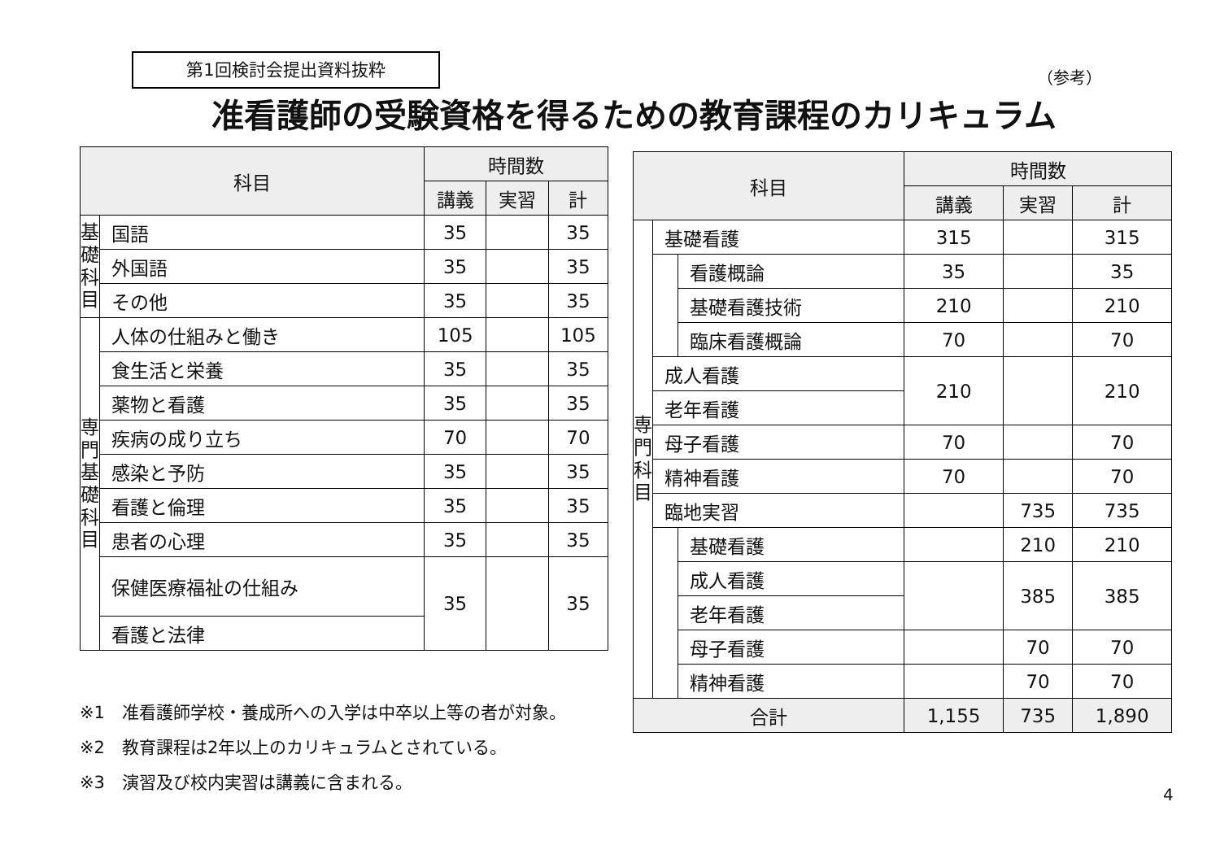第1回検討会提出資料抜粋
（参考）
准看護師の受験資格を得るための教育課程のカリキュラム
| 科目 | | 時間数 | | |
| --- | --- | --- | --- | --- |
| | | 講義 | 実習 | 計 |
| 基 礎 科 目 | 国語 | 35 | | 35 |
| | 外国語 | 35 | | 35 |
| | その他 | 35 | | 35 |
| 専 門 基 礎 科 目 | 人体の仕組みと働き | 105 | | 105 |
| | 食生活と栄養 | 35 | | 35 |
| | 薬物と看護 | 35 | | 35 |
| | 疾病の成り立ち | 70 | | 70 |
| | 感染と予防 | 35 | | 35 |
| | 看護と倫理 | 35 | | 35 |
| | 患者の心理 | 35 | | 35 |
| | 保健医療福祉の仕組み | 35 | | 35 |
| | 看護と法律 | | | |
| 科目 | | | 時間数 | | |
| --- | --- | --- | --- | --- | --- |
| | | | 講義 | 実習 | 計 |
| 専 門 科 目 | 基礎看護 | | 315 | | 315 |
| | | 看護概論 | 35 | | 35 |
| | | 基礎看護技術 | 210 | | 210 |
| | | 臨床看護概論 | 70 | | 70 |
| | 成人看護 | | 210 | | 210 |
| | 老年看護 | | | | |
| | 母子看護 | | 70 | | 70 |
| | 精神看護 | | 70 | | 70 |
| | 臨地実習 | | | 735 | 735 |
| | | 基礎看護 | | 210 | 210 |
| | | 成人看護 | | 385 | 385 |
| | | 老年看護 | | | |
| | | 母子看護 | | 70 | 70 |
| | | 精神看護 | | 70 | 70 |
| 合計 | | | 1,155 | 735 | 1,890 |
※1　准看護師学校・養成所への入学は中卒以上等の者が対象。
※2　教育課程は2年以上のカリキュラムとされている。
※3　演習及び校内実習は講義に含まれる。
4